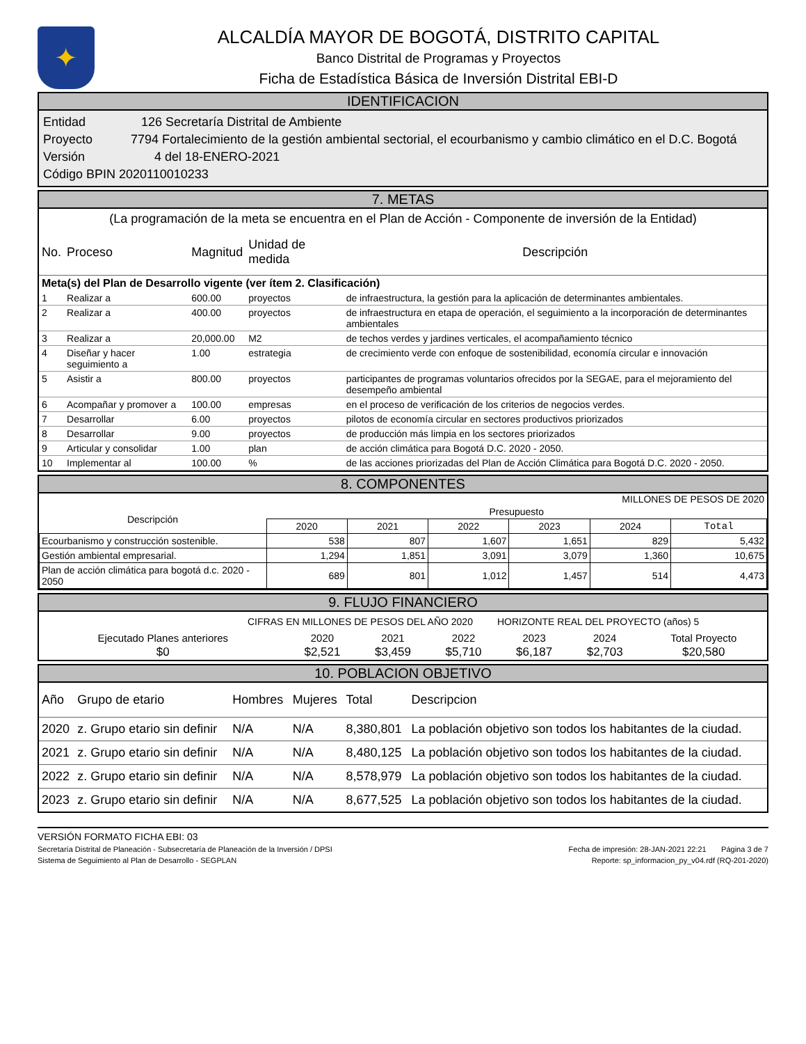✦
ALCALDÍA MAYOR DE BOGOTÁ, DISTRITO CAPITAL
Banco Distrital de Programas y Proyectos
Ficha de Estadística Básica de Inversión Distrital EBI-D
IDENTIFICACION
Entidad 126 Secretaría Distrital de Ambiente
Proyecto 7794 Fortalecimiento de la gestión ambiental sectorial, el ecourbanismo y cambio climático en el D.C. Bogotá
Versión 4 del 18-ENERO-2021
Código BPIN 2020110010233
7. METAS
(La programación de la meta se encuentra en el Plan de Acción - Componente de inversión de la Entidad)
| No. | Proceso | Magnitud | Unidad de medida | Descripción |
| --- | --- | --- | --- | --- |
| Meta(s) del Plan de Desarrollo vigente (ver ítem 2. Clasificación) | | | | |
| 1 | Realizar a | 600.00 | proyectos | de infraestructura, la gestión para la aplicación de determinantes ambientales. |
| 2 | Realizar a | 400.00 | proyectos | de infraestructura en etapa de operación, el seguimiento a la incorporación de determinantes ambientales |
| 3 | Realizar a | 20,000.00 | M2 | de techos verdes y jardines verticales, el acompañamiento técnico |
| 4 | Diseñar y hacer seguimiento a | 1.00 | estrategia | de crecimiento verde con enfoque de sostenibilidad, economía circular e innovación |
| 5 | Asistir a | 800.00 | proyectos | participantes de programas voluntarios ofrecidos por la SEGAE, para el mejoramiento del desempeño ambiental |
| 6 | Acompañar y promover a | 100.00 | empresas | en el proceso de verificación de los criterios de negocios verdes. |
| 7 | Desarrollar | 6.00 | proyectos | pilotos de economía circular en sectores productivos priorizados |
| 8 | Desarrollar | 9.00 | proyectos | de producción más limpia en los sectores priorizados |
| 9 | Articular y consolidar | 1.00 | plan | de acción climática para Bogotá D.C. 2020 - 2050. |
| 10 | Implementar al | 100.00 | % | de las acciones priorizadas del Plan de Acción Climática para Bogotá D.C. 2020 - 2050. |
8. COMPONENTES
MILLONES DE PESOS DE 2020
| Descripción | Presupuesto | | | | | |
| --- | --- | --- | --- | --- | --- | --- |
| | 2020 | 2021 | 2022 | 2023 | 2024 | Total |
| Ecourbanismo y construcción sostenible. | 538 | 807 | 1,607 | 1,651 | 829 | 5,432 |
| Gestión ambiental empresarial. | 1,294 | 1,851 | 3,091 | 3,079 | 1,360 | 10,675 |
| Plan de acción climática para bogotá d.c. 2020 - 2050 | 689 | 801 | 1,012 | 1,457 | 514 | 4,473 |
9. FLUJO FINANCIERO
CIFRAS EN MILLONES DE PESOS DEL AÑO 2020 HORIZONTE REAL DEL PROYECTO (años) 5
| Ejecutado Planes anteriores | 2020 | 2021 | 2022 | 2023 | 2024 | Total Proyecto |
| $0 | $2,521 | $3,459 | $5,710 | $6,187 | $2,703 | $20,580 |
10. POBLACION OBJETIVO
| Año | Grupo de etario | Hombres | Mujeres | Total | Descripcion |
| --- | --- | --- | --- | --- | --- |
| 2020 | z. Grupo etario sin definir | N/A | N/A | 8,380,801 | La población objetivo son todos los habitantes de la ciudad. |
| 2021 | z. Grupo etario sin definir | N/A | N/A | 8,480,125 | La población objetivo son todos los habitantes de la ciudad. |
| 2022 | z. Grupo etario sin definir | N/A | N/A | 8,578,979 | La población objetivo son todos los habitantes de la ciudad. |
| 2023 | z. Grupo etario sin definir | N/A | N/A | 8,677,525 | La población objetivo son todos los habitantes de la ciudad. |
VERSIÓN FORMATO FICHA EBI: 03
Secretaría Distrital de Planeación - Subsecretaría de Planeación de la Inversión / DPSI Fecha de impresión: 28-JAN-2021 22:21 Página 3 de 7
Sistema de Seguimiento al Plan de Desarrollo - SEGPLAN Reporte: sp_informacion_py_v04.rdf (RQ-201-2020)